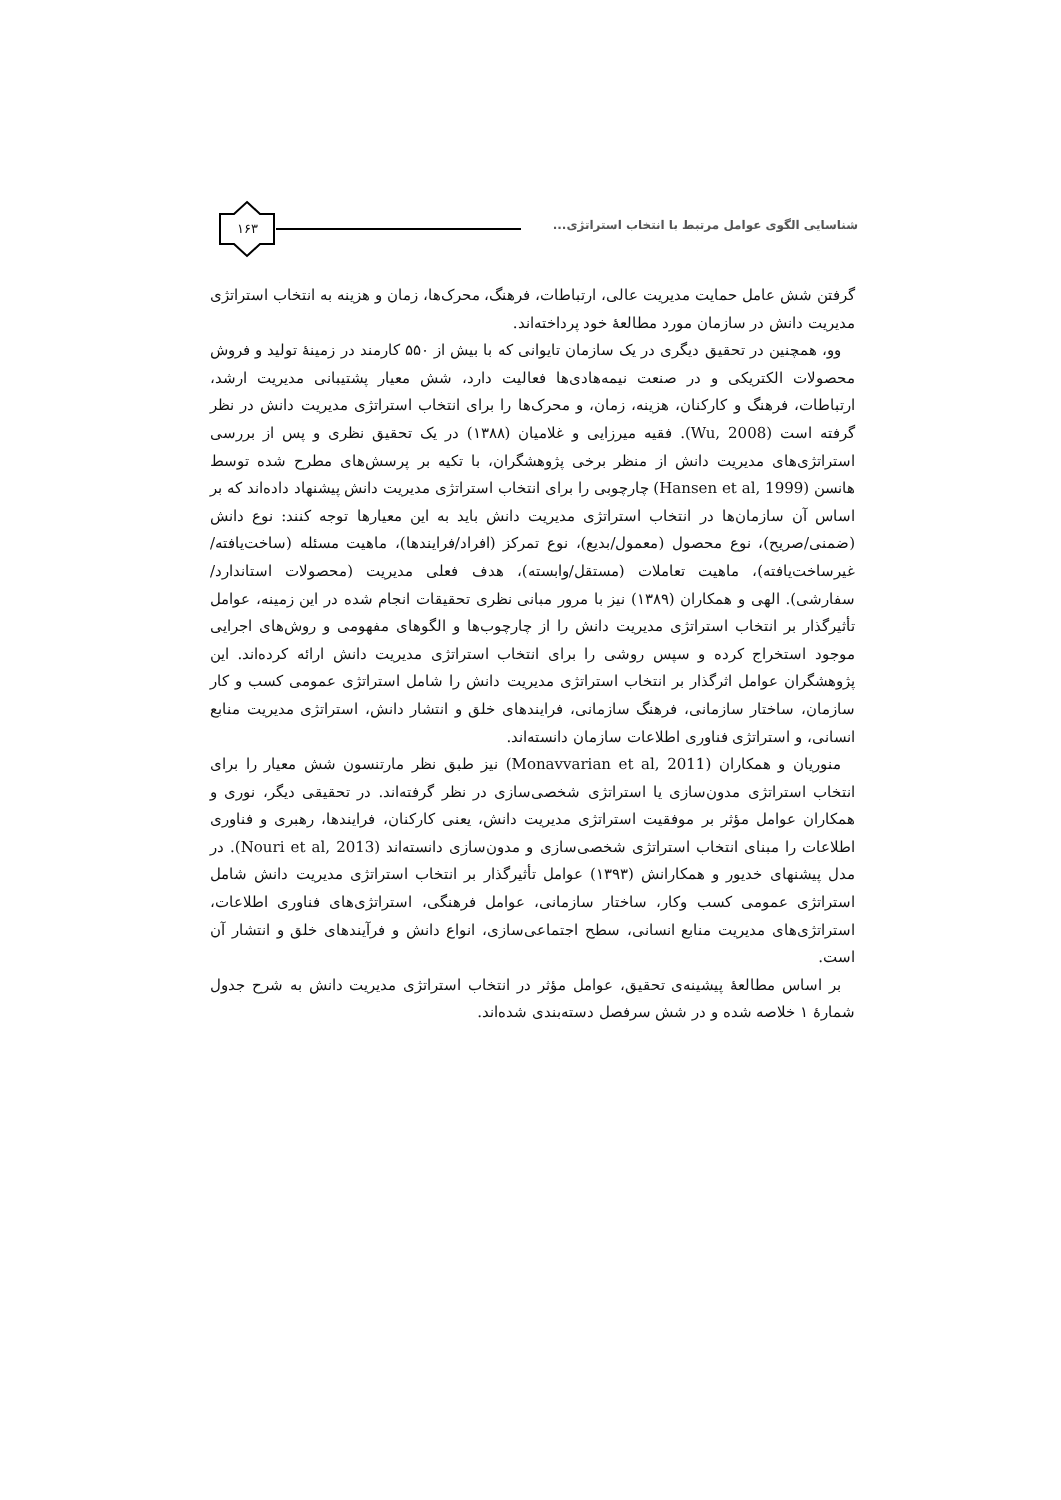شناسایی الگوی عوامل مرتبط با انتخاب استراتژی...
۱۶۳
گرفتن شش عامل حمایت مدیریت عالی، ارتباطات، فرهنگ، محرک‌ها، زمان و هزینه به انتخاب استراتژی مدیریت دانش در سازمان مورد مطالعهٔ خود پرداخته‌اند.
وو، همچنین در تحقیق دیگری در یک سازمان تایوانی که با بیش از ۵۵۰ کارمند در زمینهٔ تولید و فروش محصولات الکتریکی و در صنعت نیمه‌هادی‌ها فعالیت دارد، شش معیار پشتیبانی مدیریت ارشد، ارتباطات، فرهنگ و کارکنان، هزینه، زمان، و محرک‌ها را برای انتخاب استراتژی مدیریت دانش در نظر گرفته است (Wu, 2008). فقیه میرزایی و غلامیان (۱۳۸۸) در یک تحقیق نظری و پس از بررسی استراتژی‌های مدیریت دانش از منظر برخی پژوهشگران، با تکیه بر پرسش‌های مطرح شده توسط هانسن (Hansen et al, 1999) چارچوبی را برای انتخاب استراتژی مدیریت دانش پیشنهاد داده‌اند که بر اساس آن سازمان‌ها در انتخاب استراتژی مدیریت دانش باید به این معیارها توجه کنند: نوع دانش (ضمنی/صریح)، نوع محصول (معمول/بدیع)، نوع تمرکز (افراد/فرایندها)، ماهیت مسئله (ساخت‌یافته/غیرساخت‌یافته)، ماهیت تعاملات (مستقل/وابسته)، هدف فعلی مدیریت (محصولات استاندارد/سفارشی). الهی و همکاران (۱۳۸۹) نیز با مرور مبانی نظری تحقیقات انجام شده در این زمینه، عوامل تأثیرگذار بر انتخاب استراتژی مدیریت دانش را از چارچوب‌ها و الگوهای مفهومی و روش‌های اجرایی موجود استخراج کرده و سپس روشی را برای انتخاب استراتژی مدیریت دانش ارائه کرده‌اند. این پژوهشگران عوامل اثرگذار بر انتخاب استراتژی مدیریت دانش را شامل استراتژی عمومی کسب و کار سازمان، ساختار سازمانی، فرهنگ سازمانی، فرایندهای خلق و انتشار دانش، استراتژی مدیریت منابع انسانی، و استراتژی فناوری اطلاعات سازمان دانسته‌اند.
منوریان و همکاران (Monavvarian et al, 2011) نیز طبق نظر مارتنسون شش معیار را برای انتخاب استراتژی مدون‌سازی یا استراتژی شخصی‌سازی در نظر گرفته‌اند. در تحقیقی دیگر، نوری و همکاران عوامل مؤثر بر موفقیت استراتژی مدیریت دانش، یعنی کارکنان، فرایندها، رهبری و فناوری اطلاعات را مبنای انتخاب استراتژی شخصی‌سازی و مدون‌سازی دانسته‌اند (Nouri et al, 2013). در مدل پیشنهای خدیور و همکارانش (۱۳۹۳) عوامل تأثیرگذار بر انتخاب استراتژی مدیریت دانش شامل استراتژی عمومی کسب وکار، ساختار سازمانی، عوامل فرهنگی، استراتژی‌های فناوری اطلاعات، استراتژی‌های مدیریت منابع انسانی، سطح اجتماعی‌سازی، انواع دانش و فرآیندهای خلق و انتشار آن است.
بر اساس مطالعهٔ پیشینه‌ی تحقیق، عوامل مؤثر در انتخاب استراتژی مدیریت دانش به شرح جدول شمارهٔ ۱ خلاصه شده و در شش سرفصل دسته‌بندی شده‌اند.